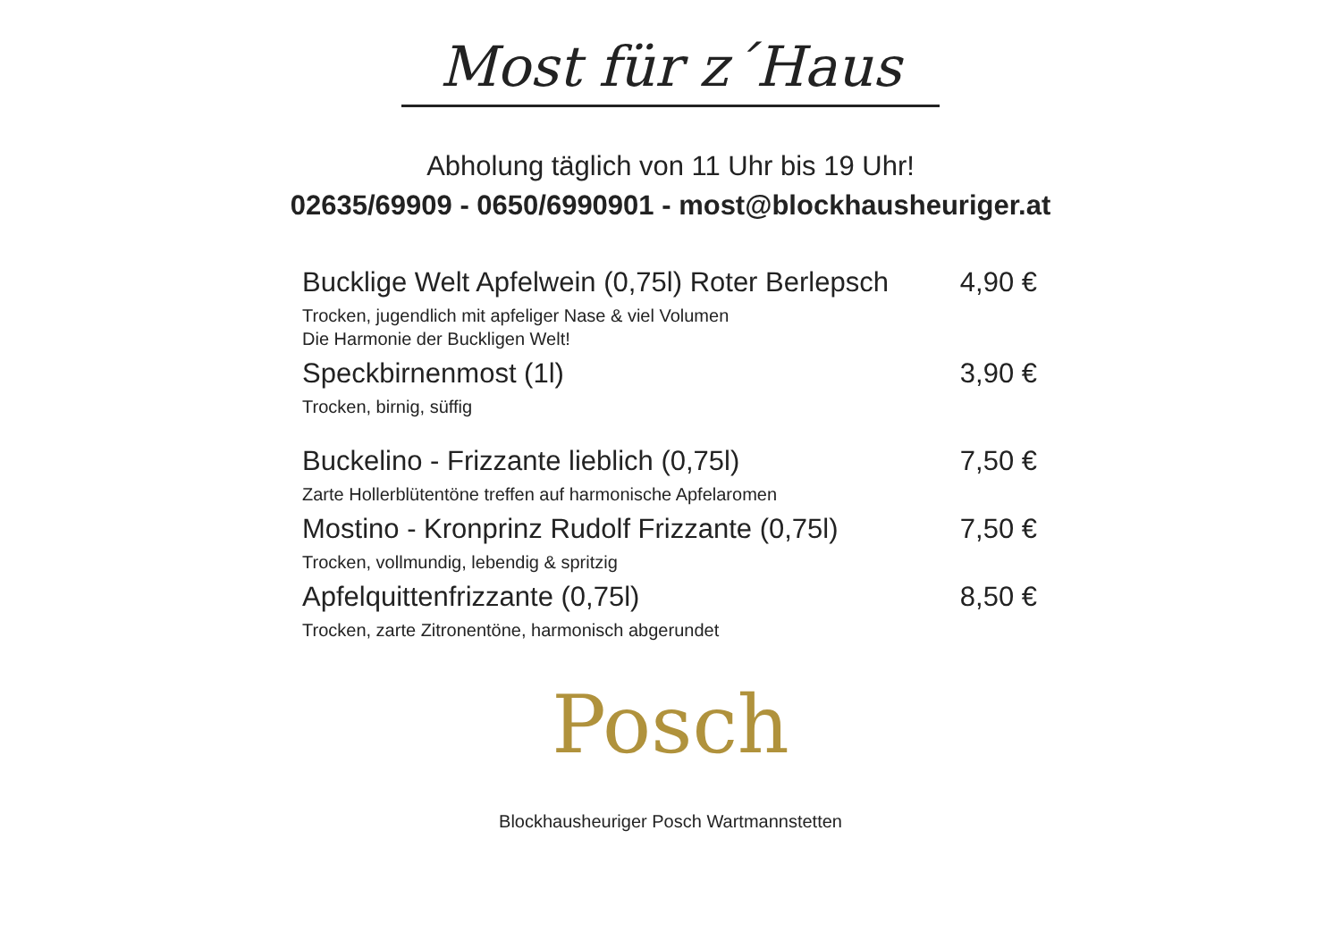Most für z´Haus
Abholung täglich von 11 Uhr bis 19 Uhr!
02635/69909 - 0650/6990901 - most@blockhausheuriger.at
Bucklige Welt Apfelwein (0,75l) Roter Berlepsch 4,90 €
Trocken, jugendlich mit apfeliger Nase & viel Volumen
Die Harmonie der Buckligen Welt!
Speckbirnenmost (1l) 3,90 €
Trocken, birnig, süffig
Buckelino - Frizzante lieblich (0,75l) 7,50 €
Zarte Hollerblütentöne treffen auf harmonische Apfelaromen
Mostino - Kronprinz Rudolf Frizzante (0,75l) 7,50 €
Trocken, vollmundig, lebendig & spritzig
Apfelquittenfrizzante (0,75l) 8,50 €
Trocken, zarte Zitronentöne, harmonisch abgerundet
Posch
Blockhausheuriger Posch Wartmannstetten